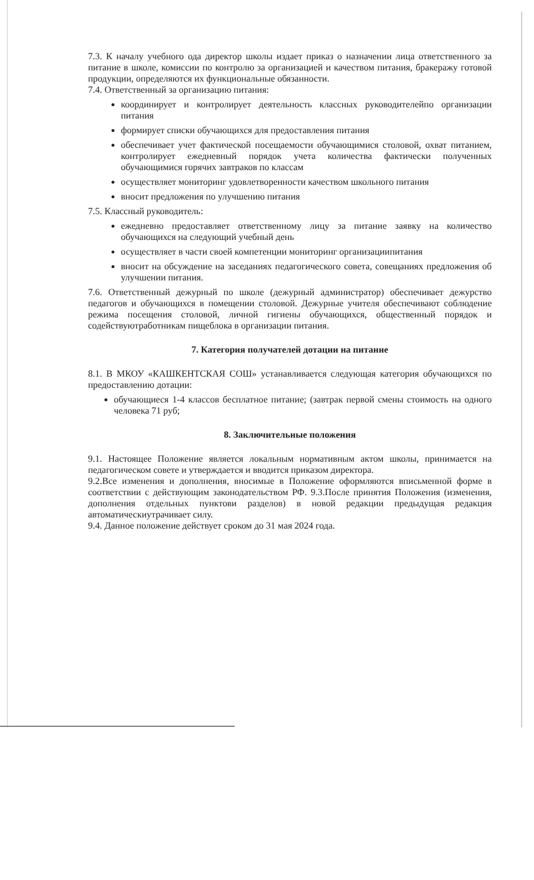7.3. К началу учебного ода директор школы издает приказ о назначении лица ответственного за питание в школе, комиссии по контролю за организацией и качеством питания, бракеражу готовой продукции, определяются их функциональные обязанности.
7.4. Ответственный за организацию питания:
координирует и контролирует деятельность классных руководителейпо организации питания
формирует списки обучающихся для предоставления питания
обеспечивает учет фактической посещаемости обучающимися столовой, охват питанием, контролирует ежедневный порядок учета количества фактически полученных обучающимися горячих завтраков по классам
осуществляет мониторинг удовлетворенности качеством школьного питания
вносит предложения по улучшению питания
7.5. Классный руководитель:
ежедневно предоставляет ответственному лицу за питание заявку на количество обучающихся на следующий учебный день
осуществляет в части своей компетенции мониторинг организациипитания
вносит на обсуждение на заседаниях педагогического совета, совещаниях предложения об улучшении питания.
7.6. Ответственный дежурный по школе (дежурный администратор) обеспечивает дежурство педагогов и обучающихся в помещении столовой. Дежурные учителя обеспечивают соблюдение режима посещения столовой, личной гигиены обучающихся, общественный порядок и содействуютработникам пищеблока в организации питания.
7. Категория получателей дотации на питание
8.1. В МКОУ «КАШКЕНТСКАЯ СОШ» устанавливается следующая категория обучающихся по предоставлению дотации:
обучающиеся 1-4 классов бесплатное питание; (завтрак первой смены стоимость на одного человека 71 руб;
8. Заключительные положения
9.1. Настоящее Положение является локальным нормативным актом школы, принимается на педагогическом совете и утверждается и вводится приказом директора.
9.2.Все изменения и дополнения, вносимые в Положение оформляются вписьменной форме в соответствии с действующим законодательством РФ. 9.3.После принятия Положения (изменения, дополнения отдельных пунктови разделов) в новой редакции предыдущая редакция автоматическиутрачивает силу.
9.4. Данное положение действует сроком до 31 мая 2024 года.